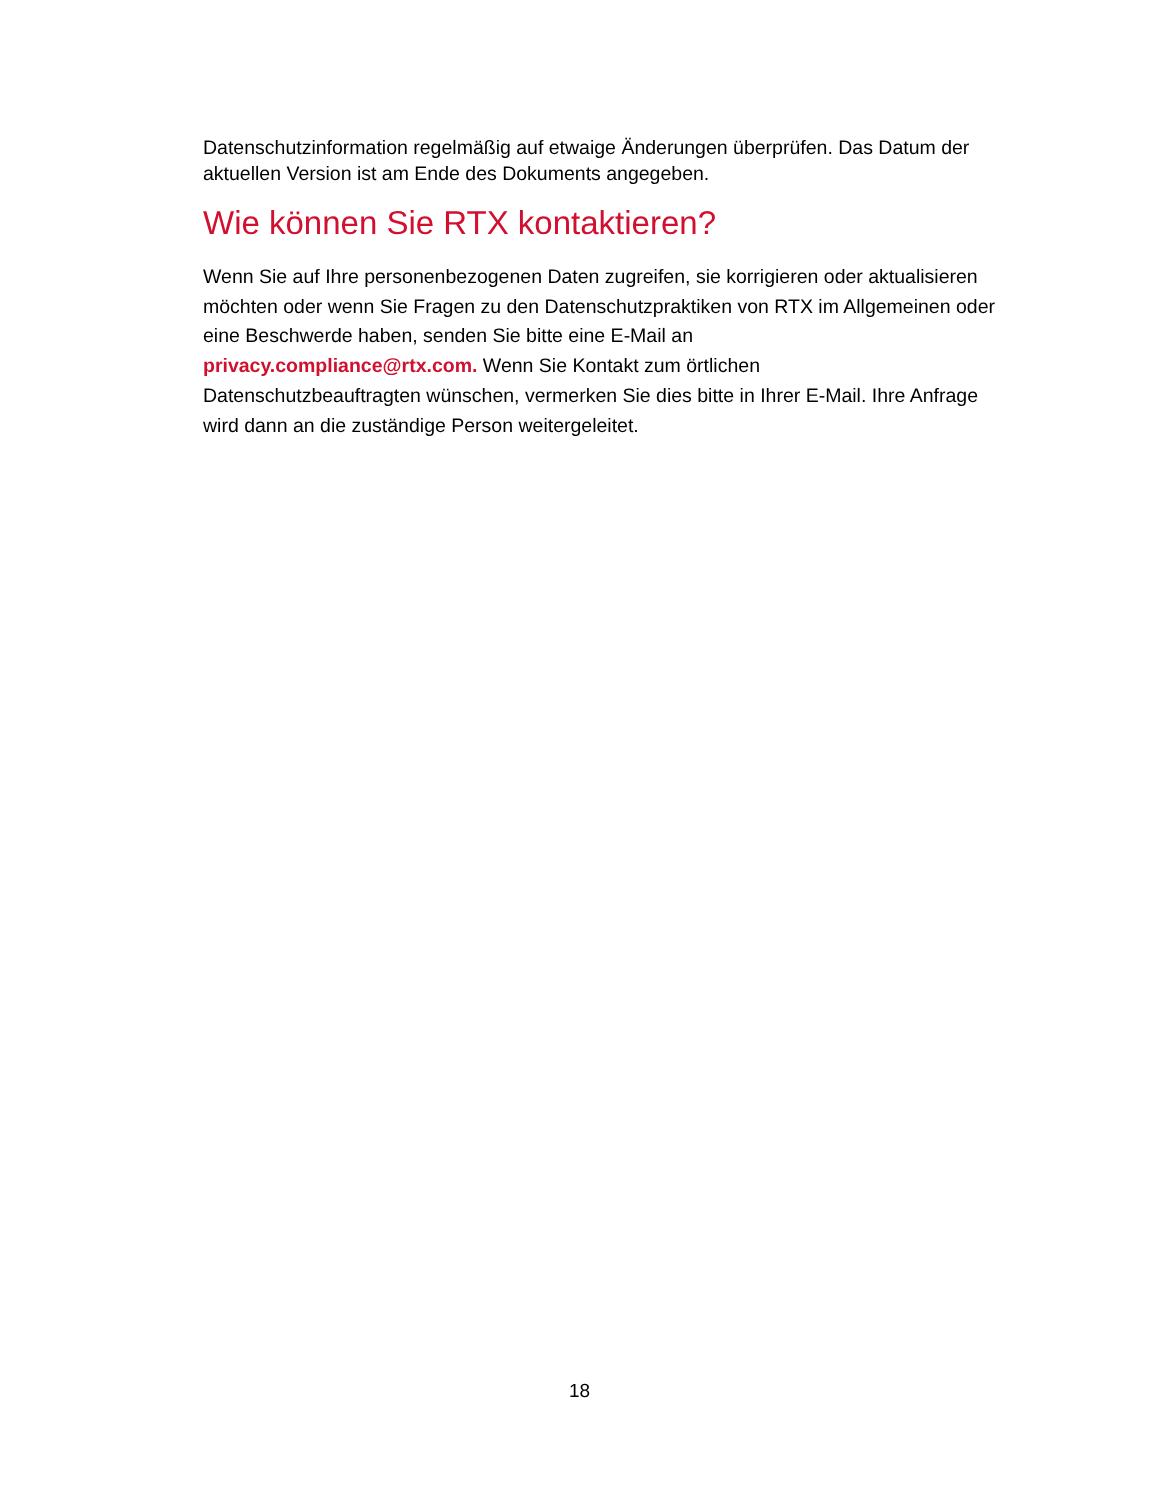Datenschutzinformation regelmäßig auf etwaige Änderungen überprüfen. Das Datum der aktuellen Version ist am Ende des Dokuments angegeben.
Wie können Sie RTX kontaktieren?
Wenn Sie auf Ihre personenbezogenen Daten zugreifen, sie korrigieren oder aktualisieren möchten oder wenn Sie Fragen zu den Datenschutzpraktiken von RTX im Allgemeinen oder eine Beschwerde haben, senden Sie bitte eine E-Mail an
privacy.compliance@rtx.com. Wenn Sie Kontakt zum örtlichen
Datenschutzbeauftragten wünschen, vermerken Sie dies bitte in Ihrer E-Mail. Ihre Anfrage wird dann an die zuständige Person weitergeleitet.
18